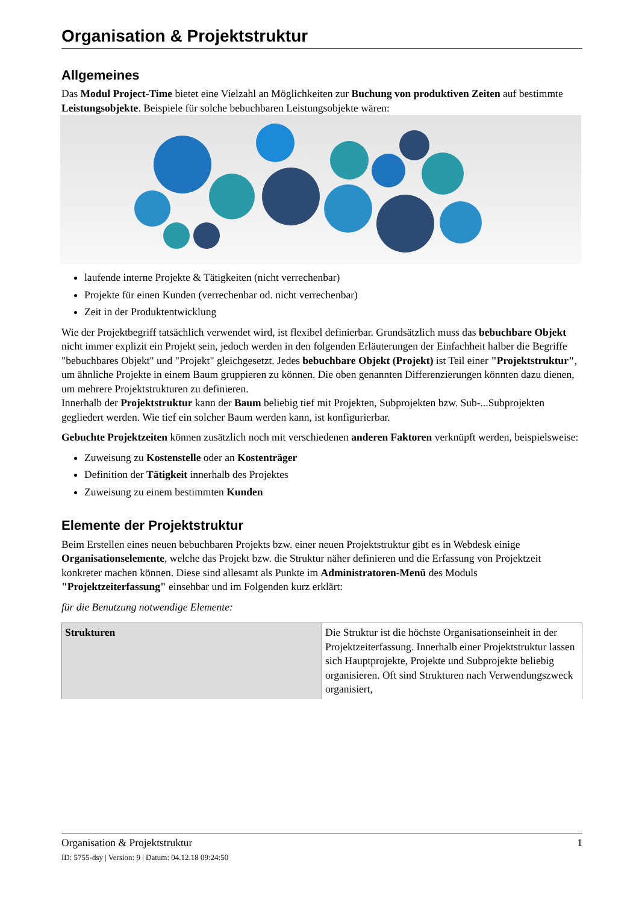Organisation & Projektstruktur
Allgemeines
Das Modul Project-Time bietet eine Vielzahl an Möglichkeiten zur Buchung von produktiven Zeiten auf bestimmte Leistungsobjekte. Beispiele für solche bebuchbaren Leistungsobjekte wären:
laufende interne Projekte & Tätigkeiten (nicht verrechenbar)
Projekte für einen Kunden (verrechenbar od. nicht verrechenbar)
Zeit in der Produktentwicklung
Wie der Projektbegriff tatsächlich verwendet wird, ist flexibel definierbar. Grundsätzlich muss das bebuchbare Objekt nicht immer explizit ein Projekt sein, jedoch werden in den folgenden Erläuterungen der Einfachheit halber die Begriffe "bebuchbares Objekt" und "Projekt" gleichgesetzt. Jedes bebuchbare Objekt (Projekt) ist Teil einer "Projektstruktur", um ähnliche Projekte in einem Baum gruppieren zu können. Die oben genannten Differenzierungen könnten dazu dienen, um mehrere Projektstrukturen zu definieren.
Innerhalb der Projektstruktur kann der Baum beliebig tief mit Projekten, Subprojekten bzw. Sub-...Subprojekten gegliedert werden. Wie tief ein solcher Baum werden kann, ist konfigurierbar.
Gebuchte Projektzeiten können zusätzlich noch mit verschiedenen anderen Faktoren verknüpft werden, beispielsweise:
Zuweisung zu Kostenstelle oder an Kostenträger
Definition der Tätigkeit innerhalb des Projektes
Zuweisung zu einem bestimmten Kunden
Elemente der Projektstruktur
Beim Erstellen eines neuen bebuchbaren Projekts bzw. einer neuen Projektstruktur gibt es in Webdesk einige Organisationselemente, welche das Projekt bzw. die Struktur näher definieren und die Erfassung von Projektzeit konkreter machen können. Diese sind allesamt als Punkte im Administratoren-Menü des Moduls "Projektzeiterfassung" einsehbar und im Folgenden kurz erklärt:
für die Benutzung notwendige Elemente:
| Strukturen | Die Struktur ist die höchste Organisationseinheit in der Projektzeiterfassung. Innerhalb einer Projektstruktur lassen sich Hauptprojekte, Projekte und Subprojekte beliebig organisieren. Oft sind Strukturen nach Verwendungszweck organisiert, |
Organisation & Projektstruktur 1
ID: 5755-dsy | Version: 9 | Datum: 04.12.18 09:24:50